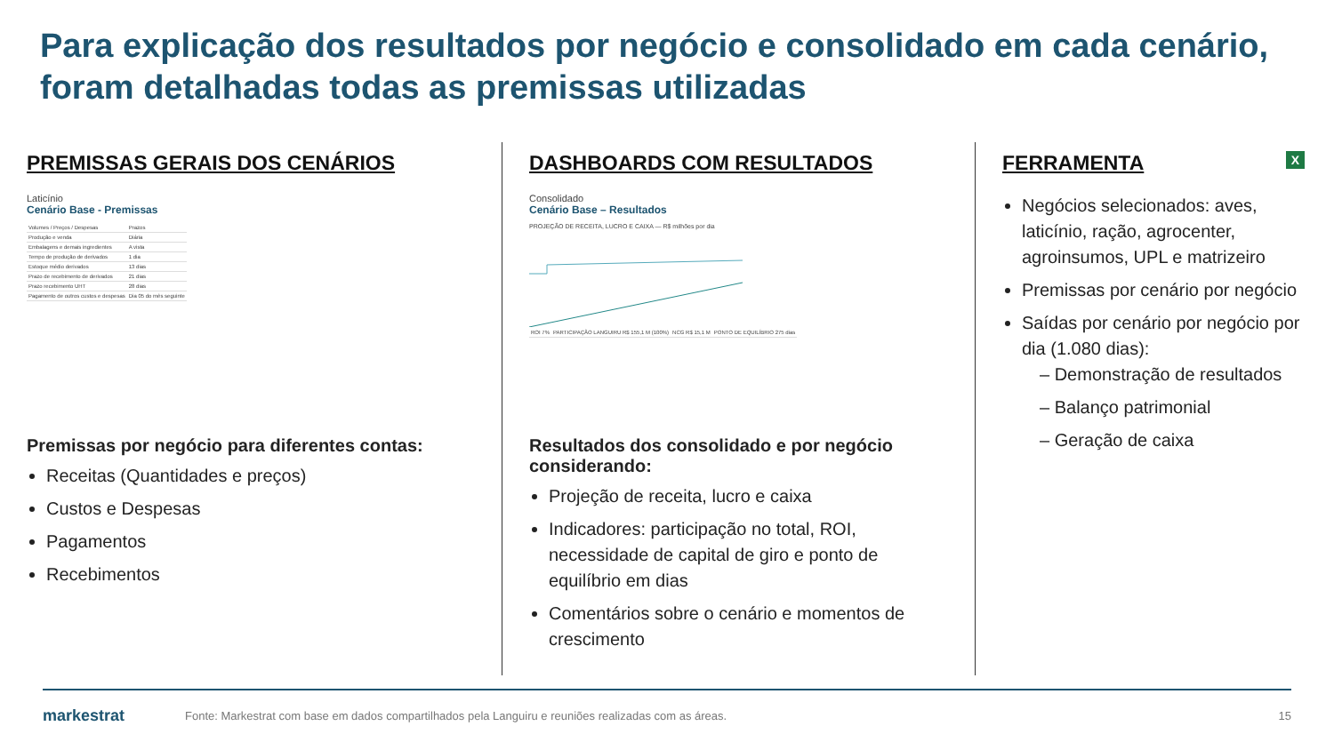Para explicação dos resultados por negócio e consolidado em cada cenário, foram detalhadas todas as premissas utilizadas
PREMISSAS GERAIS DOS CENÁRIOS
Laticínio
Cenário Base - Premissas
| Volumes / Preços / Despesas | Prazos |
| Produção e venda | Diária |
| Embalagens e demais ingredientes | A vista |
| Tempo de produção de derivados | 1 dia |
| Estoque médio derivados | 13 dias |
| Prazo de recebimento de derivados | 21 dias |
| Prazo recebimento UHT | 28 dias |
| Pagamento de outros custos e despesas | Dia 05 do mês seguinte |
Premissas por negócio para diferentes contas:
Receitas (Quantidades e preços)
Custos e Despesas
Pagamentos
Recebimentos
DASHBOARDS COM RESULTADOS
Consolidado
Cenário Base – Resultados
PROJEÇÃO DE RECEITA, LUCRO E CAIXA — R$ milhões por dia
| ROI 7% | PARTICIPAÇÃO LANGUIRU R$ 155,1 M (100%) | NCG R$ 15,1 M | PONTO DE EQUILÍBRIO 275 dias |
Resultados dos consolidado e por negócio considerando:
Projeção de receita, lucro e caixa
Indicadores: participação no total, ROI, necessidade de capital de giro e ponto de equilíbrio em dias
Comentários sobre o cenário e momentos de crescimento
FERRAMENTA X
Negócios selecionados: aves, laticínio, ração, agrocenter, agroinsumos, UPL e matrizeiro
Premissas por cenário por negócio
Saídas por cenário por negócio por dia (1.080 dias):
– Demonstração de resultados
– Balanço patrimonial
– Geração de caixa
markestrat
Fonte: Markestrat com base em dados compartilhados pela Languiru e reuniões realizadas com as áreas.
15